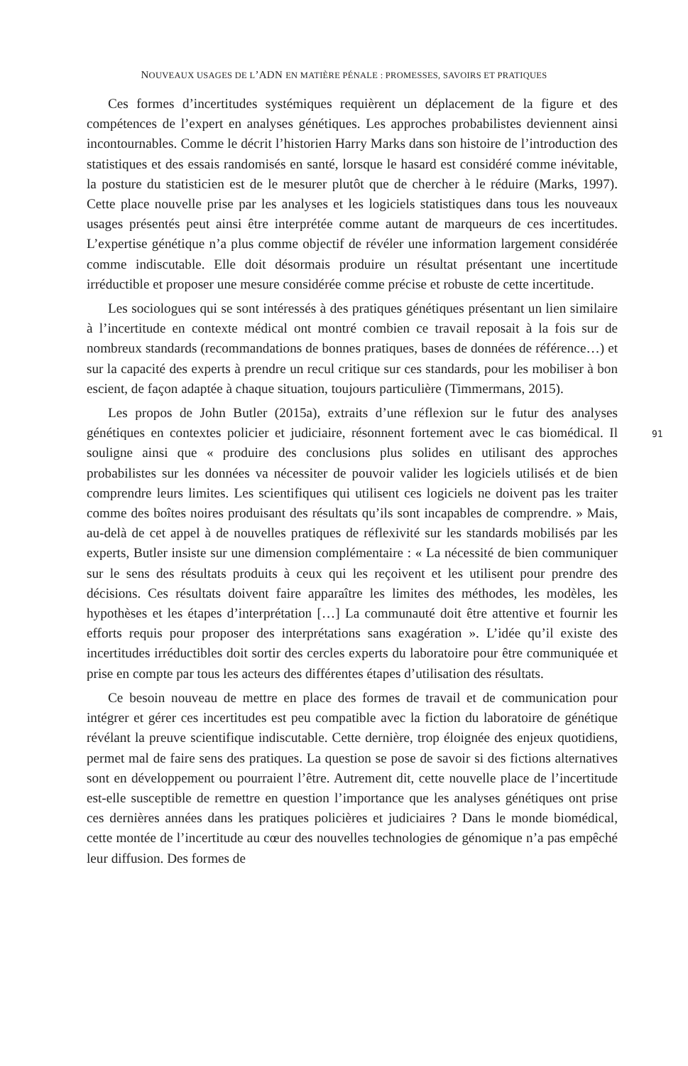NOUVEAUX USAGES DE L’ADN EN MATIÈRE PÉNALE : PROMESSES, SAVOIRS ET PRATIQUES
91
Ces formes d’incertitudes systémiques requièrent un déplacement de la figure et des compétences de l’expert en analyses génétiques. Les approches probabilistes deviennent ainsi incontournables. Comme le décrit l’historien Harry Marks dans son histoire de l’introduction des statistiques et des essais randomisés en santé, lorsque le hasard est considéré comme inévitable, la posture du statisticien est de le mesurer plutôt que de chercher à le réduire (Marks, 1997). Cette place nouvelle prise par les analyses et les logiciels statistiques dans tous les nouveaux usages présentés peut ainsi être interprétée comme autant de marqueurs de ces incertitudes. L’expertise génétique n’a plus comme objectif de révéler une information largement considérée comme indiscutable. Elle doit désormais produire un résultat présentant une incertitude irréductible et proposer une mesure considérée comme précise et robuste de cette incertitude.
Les sociologues qui se sont intéressés à des pratiques génétiques présentant un lien similaire à l’incertitude en contexte médical ont montré combien ce travail reposait à la fois sur de nombreux standards (recommandations de bonnes pratiques, bases de données de référence…) et sur la capacité des experts à prendre un recul critique sur ces standards, pour les mobiliser à bon escient, de façon adaptée à chaque situation, toujours particulière (Timmermans, 2015).
Les propos de John Butler (2015a), extraits d’une réflexion sur le futur des analyses génétiques en contextes policier et judiciaire, résonnent fortement avec le cas biomédical. Il souligne ainsi que « produire des conclusions plus solides en utilisant des approches probabilistes sur les données va nécessiter de pouvoir valider les logiciels utilisés et de bien comprendre leurs limites. Les scientifiques qui utilisent ces logiciels ne doivent pas les traiter comme des boîtes noires produisant des résultats qu’ils sont incapables de comprendre. » Mais, au-delà de cet appel à de nouvelles pratiques de réflexivité sur les standards mobilisés par les experts, Butler insiste sur une dimension complémentaire : « La nécessité de bien communiquer sur le sens des résultats produits à ceux qui les reçoivent et les utilisent pour prendre des décisions. Ces résultats doivent faire apparaître les limites des méthodes, les modèles, les hypothèses et les étapes d’interprétation […] La communauté doit être attentive et fournir les efforts requis pour proposer des interprétations sans exagération ». L’idée qu’il existe des incertitudes irréductibles doit sortir des cercles experts du laboratoire pour être communiquée et prise en compte par tous les acteurs des différentes étapes d’utilisation des résultats.
Ce besoin nouveau de mettre en place des formes de travail et de communication pour intégrer et gérer ces incertitudes est peu compatible avec la fiction du laboratoire de génétique révélant la preuve scientifique indiscutable. Cette dernière, trop éloignée des enjeux quotidiens, permet mal de faire sens des pratiques. La question se pose de savoir si des fictions alternatives sont en développement ou pourraient l’être. Autrement dit, cette nouvelle place de l’incertitude est-elle susceptible de remettre en question l’importance que les analyses génétiques ont prise ces dernières années dans les pratiques policières et judiciaires ? Dans le monde biomédical, cette montée de l’incertitude au cœur des nouvelles technologies de génomique n’a pas empêché leur diffusion. Des formes de